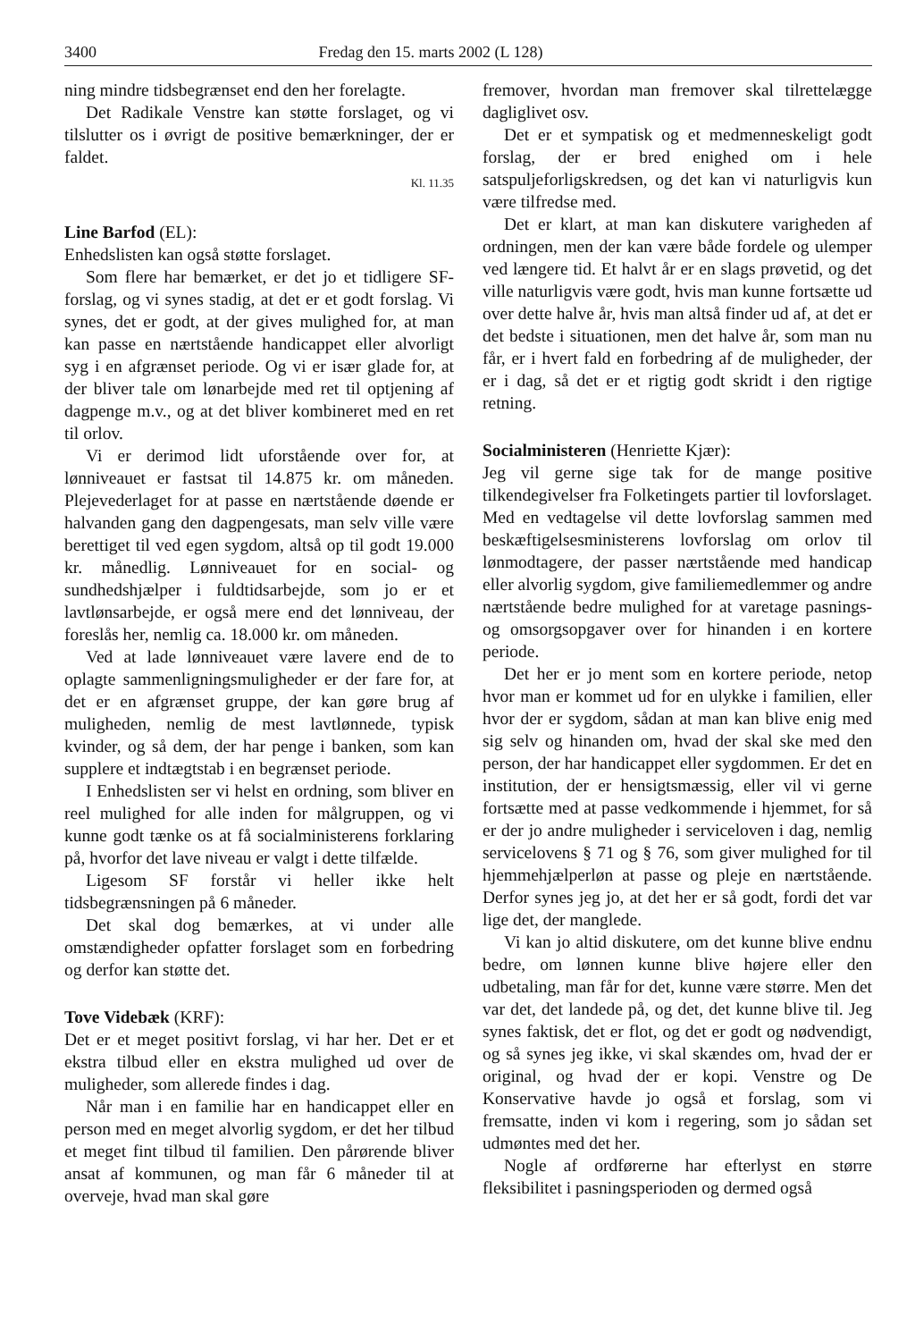3400 Fredag den 15. marts 2002 (L 128)
ning mindre tidsbegrænset end den her forelagte.
Det Radikale Venstre kan støtte forslaget, og vi tilslutter os i øvrigt de positive bemærkninger, der er faldet.
Kl. 11.35
Line Barfod (EL):
Enhedslisten kan også støtte forslaget.
Som flere har bemærket, er det jo et tidligere SF-forslag, og vi synes stadig, at det er et godt forslag. Vi synes, det er godt, at der gives mulighed for, at man kan passe en nærtstående handicappet eller alvorligt syg i en afgrænset periode. Og vi er især glade for, at der bliver tale om lønarbejde med ret til optjening af dagpenge m.v., og at det bliver kombineret med en ret til orlov.
Vi er derimod lidt uforstående over for, at lønniveauet er fastsat til 14.875 kr. om måneden. Plejevederlaget for at passe en nærtstående døende er halvanden gang den dagpengesats, man selv ville være berettiget til ved egen sygdom, altså op til godt 19.000 kr. månedlig. Lønniveauet for en social- og sundhedshjælper i fuldtidsarbejde, som jo er et lavtlønsarbejde, er også mere end det lønniveau, der foreslås her, nemlig ca. 18.000 kr. om måneden.
Ved at lade lønniveauet være lavere end de to oplagte sammenligningsmuligheder er der fare for, at det er en afgrænset gruppe, der kan gøre brug af muligheden, nemlig de mest lavtlønnede, typisk kvinder, og så dem, der har penge i banken, som kan supplere et indtægtstab i en begrænset periode.
I Enhedslisten ser vi helst en ordning, som bliver en reel mulighed for alle inden for målgruppen, og vi kunne godt tænke os at få socialministerens forklaring på, hvorfor det lave niveau er valgt i dette tilfælde.
Ligesom SF forstår vi heller ikke helt tidsbegrænsningen på 6 måneder.
Det skal dog bemærkes, at vi under alle omstændigheder opfatter forslaget som en forbedring og derfor kan støtte det.
Tove Videbæk (KRF):
Det er et meget positivt forslag, vi har her. Det er et ekstra tilbud eller en ekstra mulighed ud over de muligheder, som allerede findes i dag.
Når man i en familie har en handicappet eller en person med en meget alvorlig sygdom, er det her tilbud et meget fint tilbud til familien. Den pårørende bliver ansat af kommunen, og man får 6 måneder til at overveje, hvad man skal gøre
fremover, hvordan man fremover skal tilrettelægge dagliglivet osv.
Det er et sympatisk og et medmenneskeligt godt forslag, der er bred enighed om i hele satspuljeforligskredsen, og det kan vi naturligvis kun være tilfredse med.
Det er klart, at man kan diskutere varigheden af ordningen, men der kan være både fordele og ulemper ved længere tid. Et halvt år er en slags prøvetid, og det ville naturligvis være godt, hvis man kunne fortsætte ud over dette halve år, hvis man altså finder ud af, at det er det bedste i situationen, men det halve år, som man nu får, er i hvert fald en forbedring af de muligheder, der er i dag, så det er et rigtig godt skridt i den rigtige retning.
Socialministeren (Henriette Kjær):
Jeg vil gerne sige tak for de mange positive tilkendegivelser fra Folketingets partier til lovforslaget. Med en vedtagelse vil dette lovforslag sammen med beskæftigelsesministerens lovforslag om orlov til lønmodtagere, der passer nærtstående med handicap eller alvorlig sygdom, give familiemedlemmer og andre nærtstående bedre mulighed for at varetage pasnings- og omsorgsopgaver over for hinanden i en kortere periode.
Det her er jo ment som en kortere periode, netop hvor man er kommet ud for en ulykke i familien, eller hvor der er sygdom, sådan at man kan blive enig med sig selv og hinanden om, hvad der skal ske med den person, der har handicappet eller sygdommen. Er det en institution, der er hensigtsmæssig, eller vil vi gerne fortsætte med at passe vedkommende i hjemmet, for så er der jo andre muligheder i serviceloven i dag, nemlig servicelovens § 71 og § 76, som giver mulighed for til hjemmehjælperløn at passe og pleje en nærtstående. Derfor synes jeg jo, at det her er så godt, fordi det var lige det, der manglede.
Vi kan jo altid diskutere, om det kunne blive endnu bedre, om lønnen kunne blive højere eller den udbetaling, man får for det, kunne være større. Men det var det, det landede på, og det, det kunne blive til. Jeg synes faktisk, det er flot, og det er godt og nødvendigt, og så synes jeg ikke, vi skal skændes om, hvad der er original, og hvad der er kopi. Venstre og De Konservative havde jo også et forslag, som vi fremsatte, inden vi kom i regering, som jo sådan set udmøntes med det her.
Nogle af ordførerne har efterlyst en større fleksibilitet i pasningsperioden og dermed også